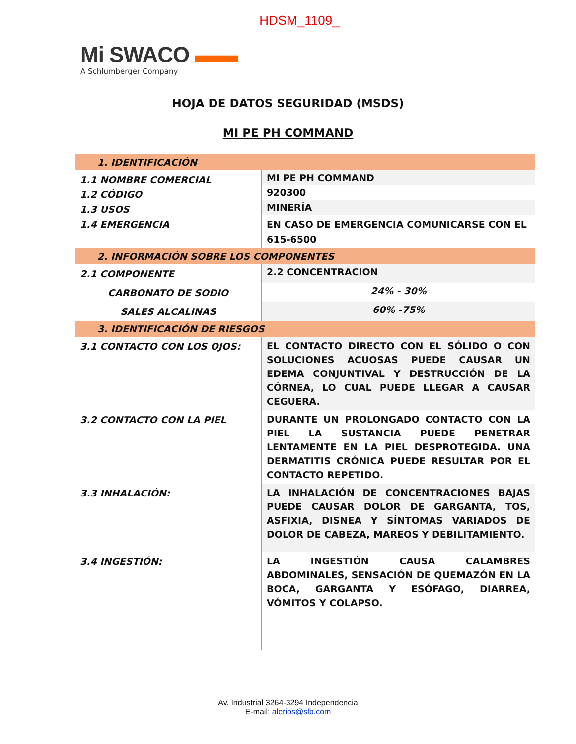HDSM_1109_
Mi SWACO ▬▬
A Schlumberger Company
HOJA DE DATOS SEGURIDAD (MSDS)
MI PE PH COMMAND
| 1. IDENTIFICACIÓN | |
| 1.1 NOMBRE COMERCIAL 1.2 CÓDIGO 1.3 USOS 1.4 EMERGENCIA | MI PE PH COMMAND |
| | 920300 |
| | MINERÍA |
| | EN CASO DE EMERGENCIA COMUNICARSE CON EL 615-6500 |
| 2. INFORMACIÓN SOBRE LOS COMPONENTES | |
| 2.1 COMPONENTE | 2.2 CONCENTRACION |
| CARBONATO DE SODIO | 24% - 30% |
| SALES ALCALINAS | 60% -75% |
| 3. IDENTIFICACIÓN DE RIESGOS | |
| 3.1 CONTACTO CON LOS OJOS: | EL CONTACTO DIRECTO CON EL SÓLIDO O CON SOLUCIONES ACUOSAS PUEDE CAUSAR UN EDEMA CONJUNTIVAL Y DESTRUCCIÓN DE LA CÓRNEA, LO CUAL PUEDE LLEGAR A CAUSAR CEGUERA. |
| 3.2 CONTACTO CON LA PIEL | DURANTE UN PROLONGADO CONTACTO CON LA PIEL LA SUSTANCIA PUEDE PENETRAR LENTAMENTE EN LA PIEL DESPROTEGIDA. UNA DERMATITIS CRÓNICA PUEDE RESULTAR POR EL CONTACTO REPETIDO. |
| 3.3 INHALACIÓN: | LA INHALACIÓN DE CONCENTRACIONES BAJAS PUEDE CAUSAR DOLOR DE GARGANTA, TOS, ASFIXIA, DISNEA Y SÍNTOMAS VARIADOS DE DOLOR DE CABEZA, MAREOS Y DEBILITAMIENTO. |
| 3.4 INGESTIÓN: | LA INGESTIÓN CAUSA CALAMBRES ABDOMINALES, SENSACIÓN DE QUEMAZÓN EN LA BOCA, GARGANTA Y ESÓFAGO, DIARREA, VÓMITOS Y COLAPSO. |
Av. Industrial 3264-3294 Independencia
E-mail: alerios@slb.com